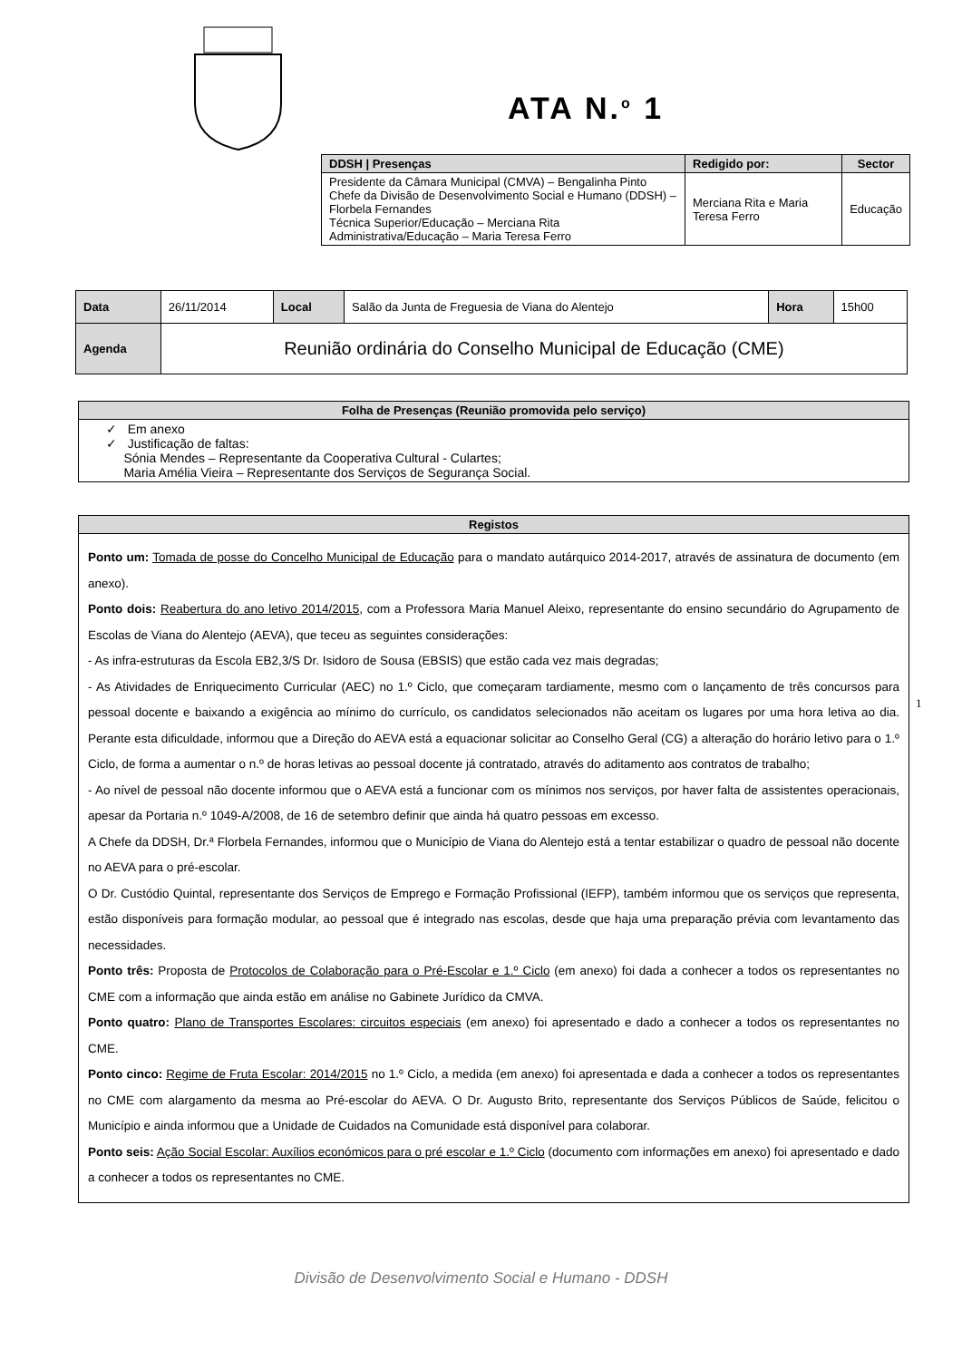ATA N.<sup>o</sup> 1
| DDSH / Presenças | Redigido por: | Sector |
| --- | --- | --- |
| Presidente da Câmara Municipal (CMVA) – Bengalinha Pinto Chefe da Divisão de Desenvolvimento Social e Humano (DDSH) – Florbela Fernandes Técnica Superior/Educação – Merciana Rita Administrativa/Educação – Maria Teresa Ferro | Merciana Rita e Maria Teresa Ferro | Educação |
| Data | 26/11/2014 | Local | Salão da Junta de Freguesia de Viana do Alentejo | Hora | 15h00 |
| Agenda | Reunião ordinária do Conselho Municipal de Educação (CME) | | | | |
| Folha de Presenças (Reunião promovida pelo serviço) |
| --- |
| ✓ Em anexo ✓ Justificação de faltas: Sónia Mendes – Representante da Cooperativa Cultural - Culartes; Maria Amélia Vieira – Representante dos Serviços de Segurança Social. |
| Registos |
| --- |
| Ponto um: Tomada de posse do Concelho Municipal de Educação para o mandato autárquico 2014-2017, através de assinatura de documento (em anexo). Ponto dois: Reabertura do ano letivo 2014/2015 , com a Professora Maria Manuel Aleixo, representante do ensino secundário do Agrupamento de Escolas de Viana do Alentejo (AEVA), que teceu as seguintes considerações: - As infra-estruturas da Escola EB2,3/S Dr. Isidoro de Sousa (EBSIS) que estão cada vez mais degradas; - As Atividades de Enriquecimento Curricular (AEC) no 1.º Ciclo, que começaram tardiamente, mesmo com o lançamento de três concursos para pessoal docente e baixando a exigência ao mínimo do currículo, os candidatos selecionados não aceitam os lugares por uma hora letiva ao dia. Perante esta dificuldade, informou que a Direção do AEVA está a equacionar solicitar ao Conselho Geral (CG) a alteração do horário letivo para o 1.º Ciclo, de forma a aumentar o n.º de horas letivas ao pessoal docente já contratado, através do aditamento aos contratos de trabalho; - Ao nível de pessoal não docente informou que o AEVA está a funcionar com os mínimos nos serviços, por haver falta de assistentes operacionais, apesar da Portaria n.º 1049-A/2008, de 16 de setembro definir que ainda há quatro pessoas em excesso. A Chefe da DDSH, Dr.ª Florbela Fernandes, informou que o Município de Viana do Alentejo está a tentar estabilizar o quadro de pessoal não docente no AEVA para o pré-escolar. O Dr. Custódio Quintal, representante dos Serviços de Emprego e Formação Profissional (IEFP), também informou que os serviços que representa, estão disponíveis para formação modular, ao pessoal que é integrado nas escolas, desde que haja uma preparação prévia com levantamento das necessidades. Ponto três: Proposta de Protocolos de Colaboração para o Pré-Escolar e 1.º Ciclo (em anexo) foi dada a conhecer a todos os representantes no CME com a informação que ainda estão em análise no Gabinete Jurídico da CMVA. Ponto quatro: Plano de Transportes Escolares: circuitos especiais (em anexo) foi apresentado e dado a conhecer a todos os representantes no CME. Ponto cinco: Regime de Fruta Escolar: 2014/2015 no 1.º Ciclo, a medida (em anexo) foi apresentada e dada a conhecer a todos os representantes no CME com alargamento da mesma ao Pré-escolar do AEVA. O Dr. Augusto Brito, representante dos Serviços Públicos de Saúde, felicitou o Município e ainda informou que a Unidade de Cuidados na Comunidade está disponível para colaborar. Ponto seis: Ação Social Escolar: Auxílios económicos para o pré escolar e 1.º Ciclo (documento com informações em anexo) foi apresentado e dado a conhecer a todos os representantes no CME. |
1
Divisão de Desenvolvimento Social e Humano - DDSH